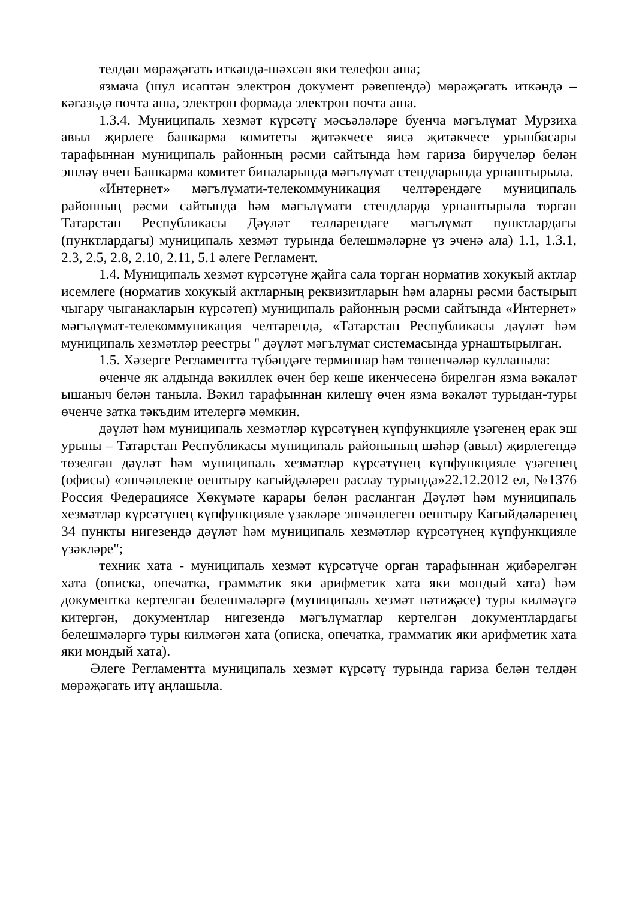телдән мөрәҗәгать иткәндә-шәхсән яки телефон аша;
язмача (шул исәптән электрон документ рәвешендә) мөрәҗәгать иткәндә – кәгазьдә почта аша, электрон формада электрон почта аша.
1.3.4. Муниципаль хезмәт күрсәтү мәсьәләләре буенча мәгълүмат Мурзиха авыл җирлеге башкарма комитеты җитәкчесе яисә җитәкчесе урынбасары тарафыннан муниципаль районның рәсми сайтында һәм гариза бирүчеләр белән эшләү өчен Башкарма комитет биналарында мәгълүмат стендларында урнаштырыла.
«Интернет» мәгълүмати-телекоммуникация челтәрендәге муниципаль районның рәсми сайтында һәм мәгълүмати стендларда урнаштырыла торган Татарстан Республикасы Дәүләт телләрендәге мәгълүмат пунктлардагы (пунктлардагы) муниципаль хезмәт турында белешмәләрне үз эченә ала) 1.1, 1.3.1, 2.3, 2.5, 2.8, 2.10, 2.11, 5.1 әлеге Регламент.
1.4. Муниципаль хезмәт күрсәтүне җайга сала торган норматив хокукый актлар исемлеге (норматив хокукый актларның реквизитларын һәм аларны рәсми бастырып чыгару чыганакларын күрсәтеп) муниципаль районның рәсми сайтында «Интернет» мәгълүмат-телекоммуникация челтәрендә, «Татарстан Республикасы дәүләт һәм муниципаль хезмәтләр реестры " дәүләт мәгълүмат системасында урнаштырылган.
1.5. Хәзерге Регламентта түбәндәге терминнар һәм төшенчәләр кулланыла:
өченче як алдында вәкиллек өчен бер кеше икенчесенә бирелгән язма вәкаләт ышаныч белән таныла. Вәкил тарафыннан килешү өчен язма вәкаләт турыдан-туры өченче затка тәкъдим ителергә мөмкин.
дәүләт һәм муниципаль хезмәтләр күрсәтүнең күпфункцияле үзәгенең ерак эш урыны – Татарстан Республикасы муниципаль районының шәһәр (авыл) җирлегендә төзелгән дәүләт һәм муниципаль хезмәтләр күрсәтүнең күпфункцияле үзәгенең (офисы) «эшчәнлекне оештыру кагыйдәләрен раслау турында»22.12.2012 ел, №1376 Россия Федерациясе Хөкүмәте карары белән расланган Дәүләт һәм муниципаль хезмәтләр күрсәтүнең күпфункцияле үзәкләре эшчәнлеген оештыру Кагыйдәләренең 34 пункты нигезендә дәүләт һәм муниципаль хезмәтләр күрсәтүнең күпфункцияле үзәкләре";
техник хата - муниципаль хезмәт күрсәтүче орган тарафыннан җибәрелгән хата (описка, опечатка, грамматик яки арифметик хата яки мондый хата) һәм документка кертелгән белешмәләргә (муниципаль хезмәт нәтиҗәсе) туры килмәүгә китергән, документлар нигезендә мәгълүматлар кертелгән документлардагы белешмәләргә туры килмәгән хата (описка, опечатка, грамматик яки арифметик хата яки мондый хата).
Әлеге Регламентта муниципаль хезмәт күрсәтү турында гариза белән телдән мөрәҗәгать итү аңлашыла.